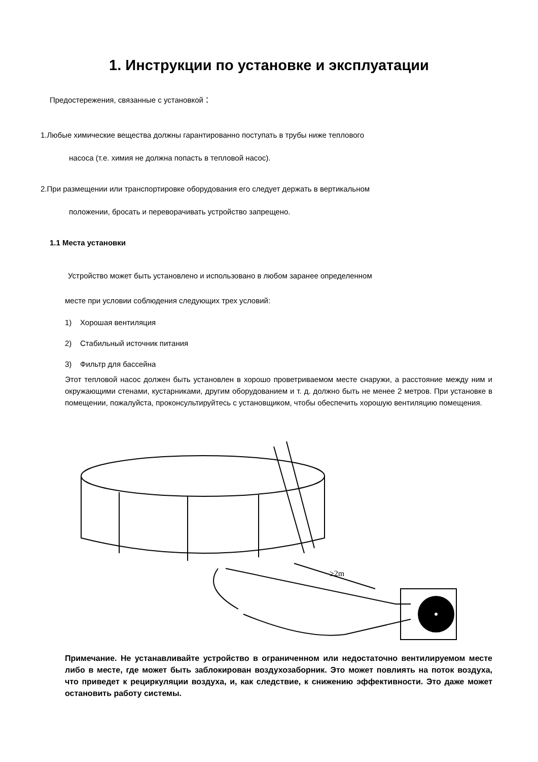1. Инструкции по установке и эксплуатации
Предостережения, связанные с установкой：
1.Любые химические вещества должны гарантированно поступать в трубы ниже теплового
насоса (т.е. химия не должна попасть в тепловой насос).
2.При размещении или транспортировке оборудования его следует держать в вертикальном
положении, бросать и переворачивать устройство запрещено.
1.1 Места установки
Устройство может быть установлено и использовано в любом заранее определенном
месте при условии соблюдения следующих трех условий:
1) Хорошая вентиляция
2) Стабильный источник питания
3) Фильтр для бассейна
Этот тепловой насос должен быть установлен в хорошо проветриваемом месте снаружи, а расстояние между ним и окружающими стенами, кустарниками, другим оборудованием и т. д. должно быть не менее 2 метров. При установке в помещении, пожалуйста, проконсультируйтесь с установщиком, чтобы обеспечить хорошую вентиляцию помещения.
≥2m
Примечание. Не устанавливайте устройство в ограниченном или недостаточно вентилируемом месте либо в месте, где может быть заблокирован воздухозаборник. Это может повлиять на поток воздуха, что приведет к рециркуляции воздуха, и, как следствие, к снижению эффективности. Это даже может остановить работу системы.